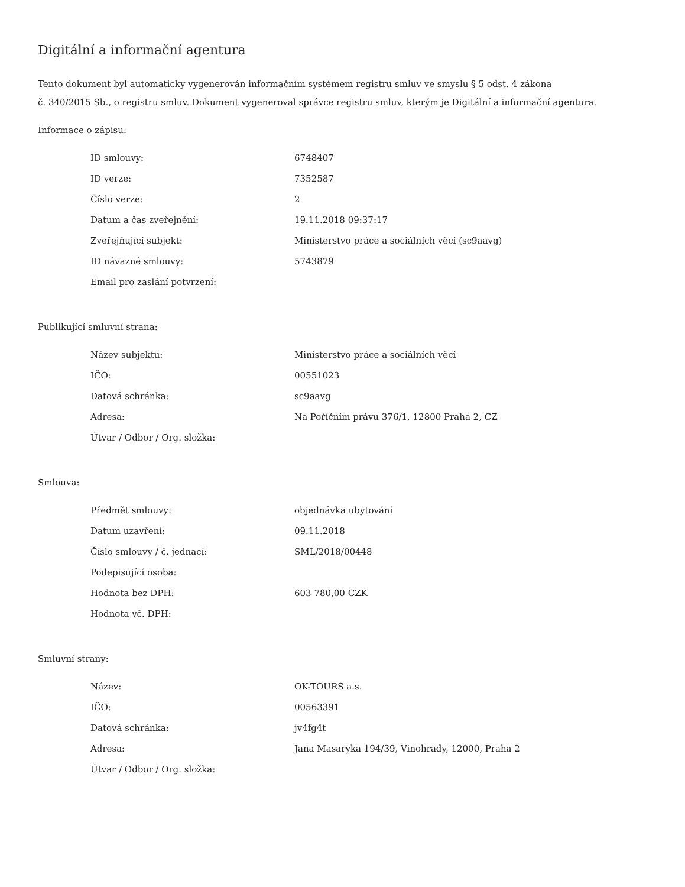Digitální a informační agentura
Tento dokument byl automaticky vygenerován informačním systémem registru smluv ve smyslu § 5 odst. 4 zákona
č. 340/2015 Sb., o registru smluv. Dokument vygeneroval správce registru smluv, kterým je Digitální a informační agentura.
Informace o zápisu:
| ID smlouvy: | 6748407 |
| ID verze: | 7352587 |
| Číslo verze: | 2 |
| Datum a čas zveřejnění: | 19.11.2018 09:37:17 |
| Zveřejňující subjekt: | Ministerstvo práce a sociálních věcí (sc9aavg) |
| ID návazné smlouvy: | 5743879 |
| Email pro zaslání potvrzení: | |
Publikující smluvní strana:
| Název subjektu: | Ministerstvo práce a sociálních věcí |
| IČO: | 00551023 |
| Datová schránka: | sc9aavg |
| Adresa: | Na Poříčním právu 376/1, 12800 Praha 2, CZ |
| Útvar / Odbor / Org. složka: | |
Smlouva:
| Předmět smlouvy: | objednávka ubytování |
| Datum uzavření: | 09.11.2018 |
| Číslo smlouvy / č. jednací: | SML/2018/00448 |
| Podepisující osoba: | |
| Hodnota bez DPH: | 603 780,00 CZK |
| Hodnota vč. DPH: | |
Smluvní strany:
| Název: | OK-TOURS a.s. |
| IČO: | 00563391 |
| Datová schránka: | jv4fg4t |
| Adresa: | Jana Masaryka 194/39, Vinohrady, 12000, Praha 2 |
| Útvar / Odbor / Org. složka: | |